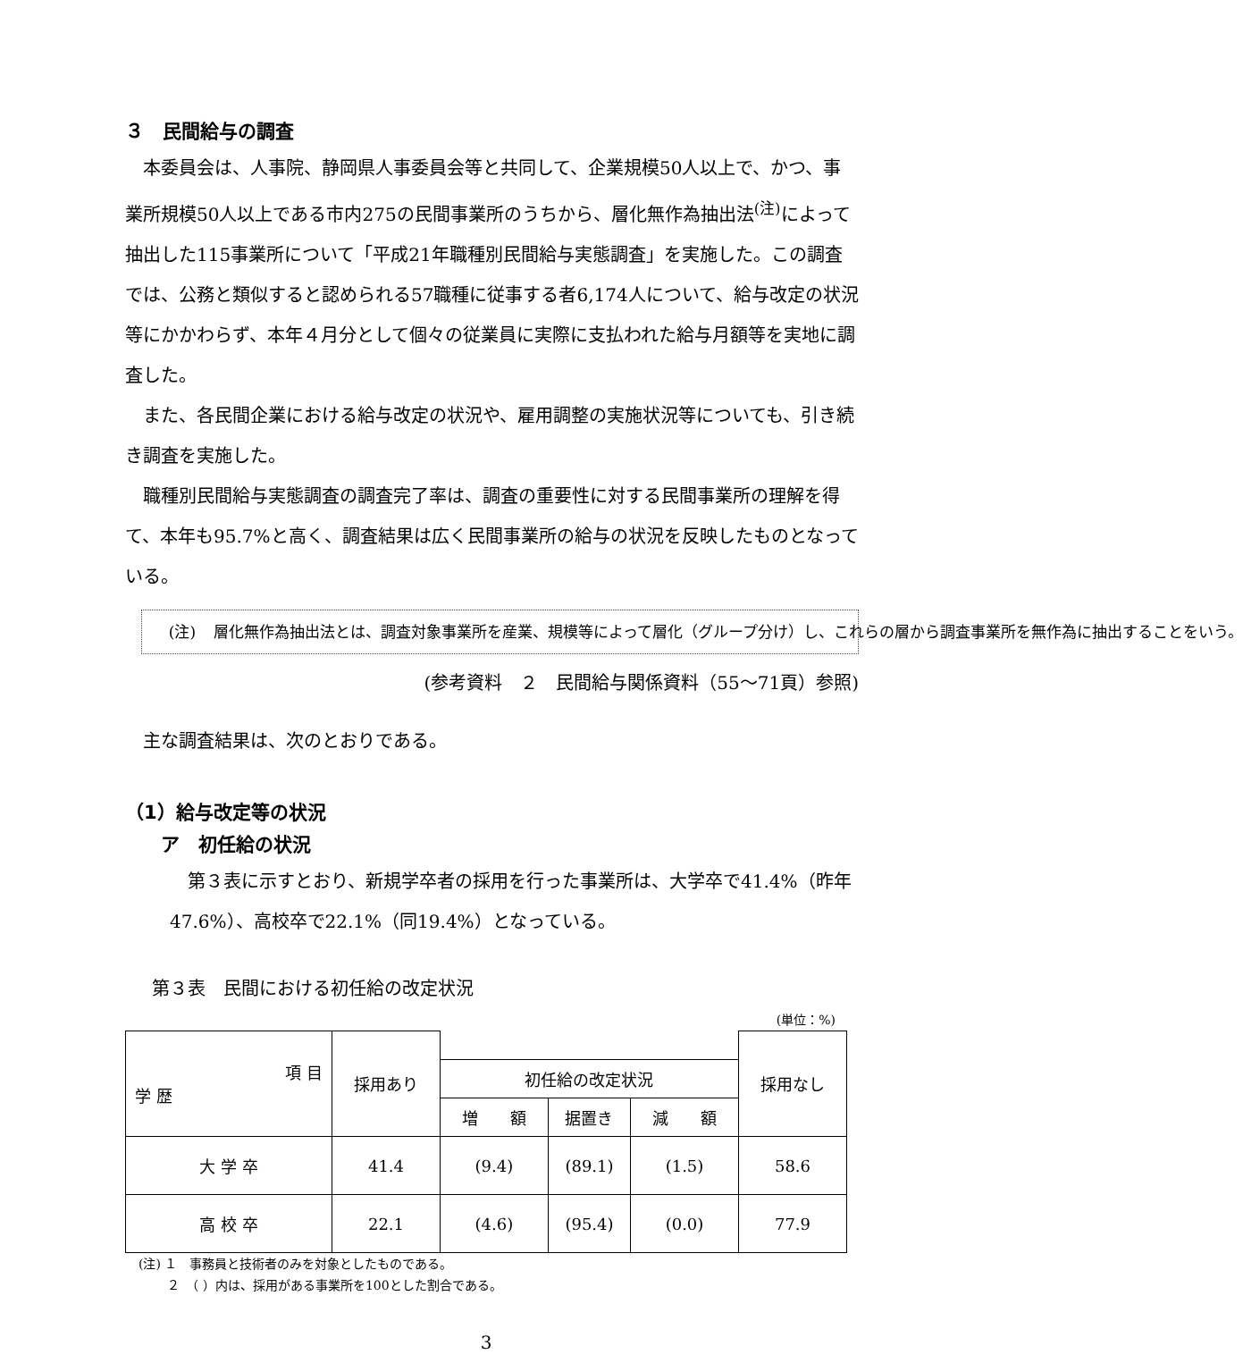３　民間給与の調査
　本委員会は、人事院、静岡県人事委員会等と共同して、企業規模50人以上で、かつ、事業所規模50人以上である市内275の民間事業所のうちから、層化無作為抽出法<sup>(注)</sup>によって抽出した115事業所について「平成21年職種別民間給与実態調査」を実施した。この調査では、公務と類似すると認められる57職種に従事する者6,174人について、給与改定の状況等にかかわらず、本年４月分として個々の従業員に実際に支払われた給与月額等を実地に調査した。
　また、各民間企業における給与改定の状況や、雇用調整の実施状況等についても、引き続き調査を実施した。
　職種別民間給与実態調査の調査完了率は、調査の重要性に対する民間事業所の理解を得て、本年も95.7%と高く、調査結果は広く民間事業所の給与の状況を反映したものとなっている。
(注) 層化無作為抽出法とは、調査対象事業所を産業、規模等によって層化（グループ分け）し、これらの層から調査事業所を無作為に抽出することをいう。
(参考資料　２　民間給与関係資料（55～71頁）参照)
　主な調査結果は、次のとおりである。
（1）給与改定等の状況
ア　初任給の状況
　第３表に示すとおり、新規学卒者の採用を行った事業所は、大学卒で41.4%（昨年47.6%）、高校卒で22.1%（同19.4%）となっている。
第３表　民間における初任給の改定状況
(単位：%)
| 項 目 学 歴 | 採用あり | | | | 採用なし |
| --- | --- | --- | --- | --- | --- |
| | | 初任給の改定状況 | | | |
| | | 増 額 | 据置き | 減 額 | |
| 大 学 卒 | 41.4 | (9.4) | (89.1) | (1.5) | 58.6 |
| 高 校 卒 | 22.1 | (4.6) | (95.4) | (0.0) | 77.9 |
(注) １　事務員と技術者のみを対象としたものである。
　　 ２　（ ）内は、採用がある事業所を100とした割合である。
3